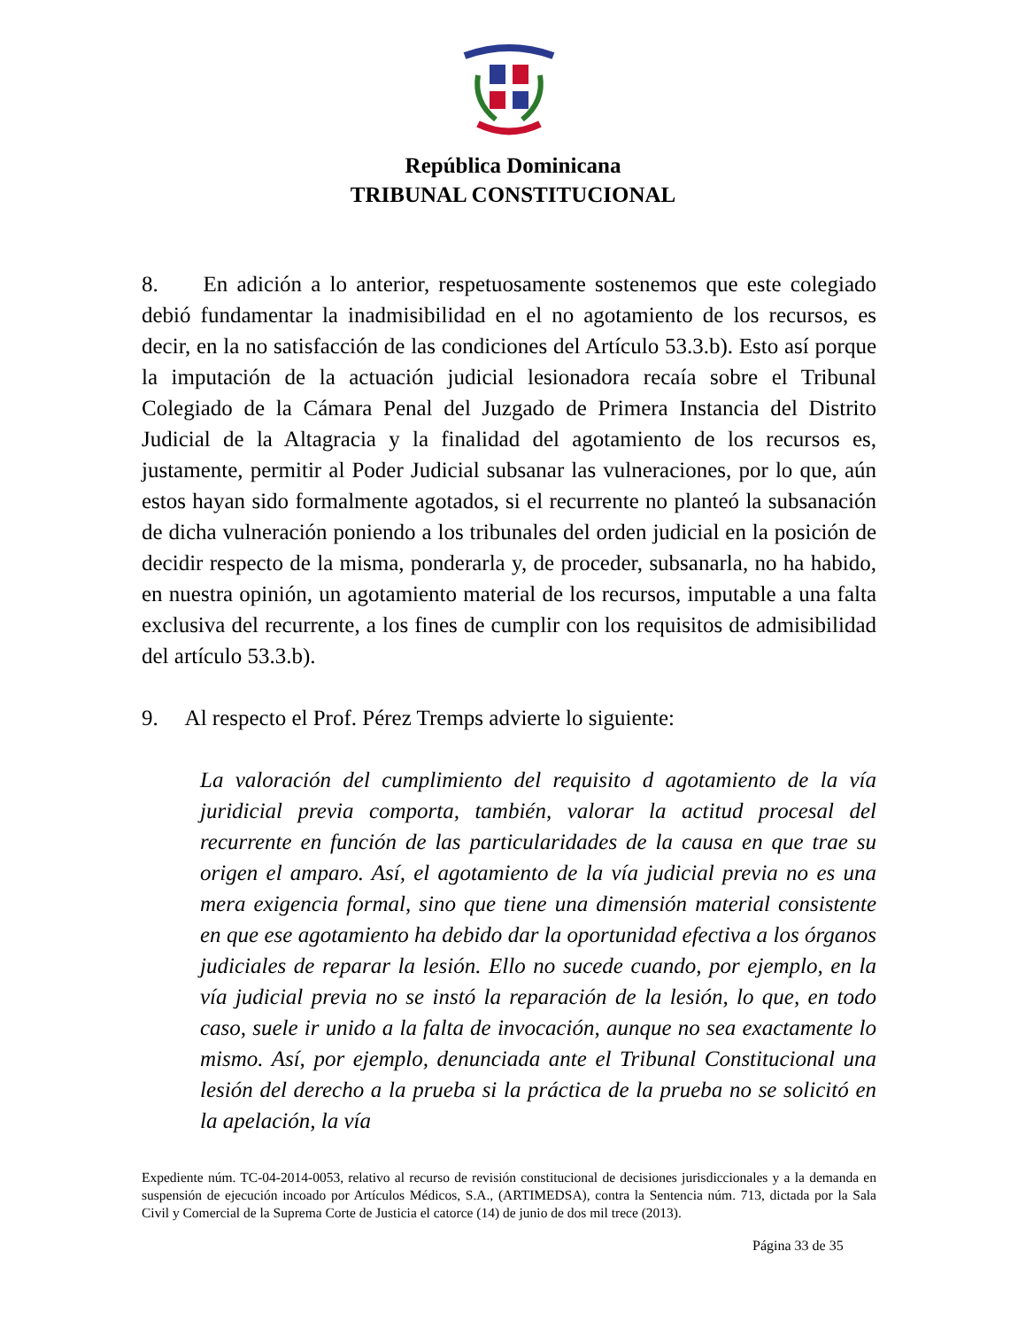República Dominicana
TRIBUNAL CONSTITUCIONAL
8. En adición a lo anterior, respetuosamente sostenemos que este colegiado debió fundamentar la inadmisibilidad en el no agotamiento de los recursos, es decir, en la no satisfacción de las condiciones del Artículo 53.3.b). Esto así porque la imputación de la actuación judicial lesionadora recaía sobre el Tribunal Colegiado de la Cámara Penal del Juzgado de Primera Instancia del Distrito Judicial de la Altagracia y la finalidad del agotamiento de los recursos es, justamente, permitir al Poder Judicial subsanar las vulneraciones, por lo que, aún estos hayan sido formalmente agotados, si el recurrente no planteó la subsanación de dicha vulneración poniendo a los tribunales del orden judicial en la posición de decidir respecto de la misma, ponderarla y, de proceder, subsanarla, no ha habido, en nuestra opinión, un agotamiento material de los recursos, imputable a una falta exclusiva del recurrente, a los fines de cumplir con los requisitos de admisibilidad del artículo 53.3.b).
9. Al respecto el Prof. Pérez Tremps advierte lo siguiente:
La valoración del cumplimiento del requisito d agotamiento de la vía juridicial previa comporta, también, valorar la actitud procesal del recurrente en función de las particularidades de la causa en que trae su origen el amparo. Así, el agotamiento de la vía judicial previa no es una mera exigencia formal, sino que tiene una dimensión material consistente en que ese agotamiento ha debido dar la oportunidad efectiva a los órganos judiciales de reparar la lesión. Ello no sucede cuando, por ejemplo, en la vía judicial previa no se instó la reparación de la lesión, lo que, en todo caso, suele ir unido a la falta de invocación, aunque no sea exactamente lo mismo. Así, por ejemplo, denunciada ante el Tribunal Constitucional una lesión del derecho a la prueba si la práctica de la prueba no se solicitó en la apelación, la vía
Expediente núm. TC-04-2014-0053, relativo al recurso de revisión constitucional de decisiones jurisdiccionales y a la demanda en suspensión de ejecución incoado por Artículos Médicos, S.A., (ARTIMEDSA), contra la Sentencia núm. 713, dictada por la Sala Civil y Comercial de la Suprema Corte de Justicia el catorce (14) de junio de dos mil trece (2013).
Página 33 de 35